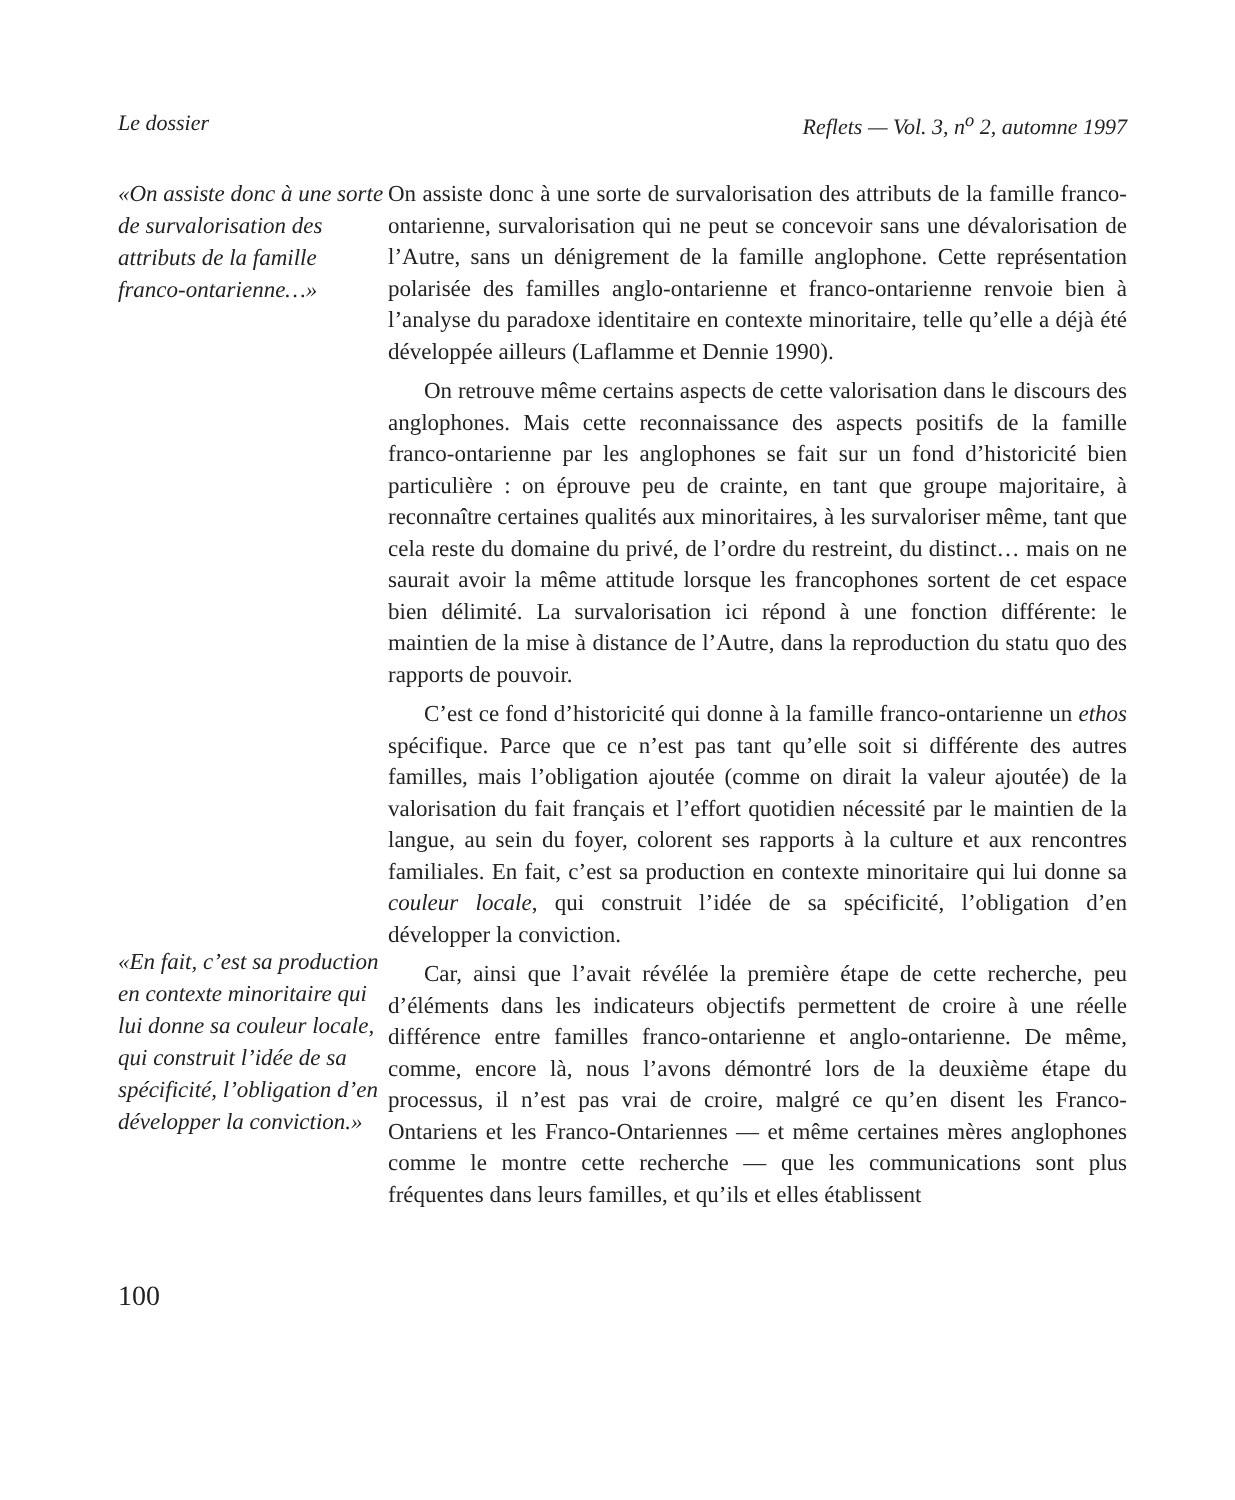Le dossier Reflets — Vol. 3, n<sup>o</sup> 2, automne 1997
«On assiste donc à une sorte de survalorisation des attributs de la famille franco-ontarienne…»
«En fait, c’est sa production en contexte minoritaire qui lui donne sa couleur locale, qui construit l’idée de sa spécificité, l’obligation d’en développer la conviction.»
On assiste donc à une sorte de survalorisation des attributs de la famille franco-ontarienne, survalorisation qui ne peut se concevoir sans une dévalorisation de l’Autre, sans un dénigrement de la famille anglophone. Cette représentation polarisée des familles anglo-ontarienne et franco-ontarienne renvoie bien à l’analyse du paradoxe identitaire en contexte minoritaire, telle qu’elle a déjà été développée ailleurs (Laflamme et Dennie 1990).
On retrouve même certains aspects de cette valorisation dans le discours des anglophones. Mais cette reconnaissance des aspects positifs de la famille franco-ontarienne par les anglophones se fait sur un fond d’historicité bien particulière : on éprouve peu de crainte, en tant que groupe majoritaire, à reconnaître certaines qualités aux minoritaires, à les survaloriser même, tant que cela reste du domaine du privé, de l’ordre du restreint, du distinct… mais on ne saurait avoir la même attitude lorsque les francophones sortent de cet espace bien délimité. La survalorisation ici répond à une fonction différente: le maintien de la mise à distance de l’Autre, dans la reproduction du statu quo des rapports de pouvoir.
C’est ce fond d’historicité qui donne à la famille franco-ontarienne un ethos spécifique. Parce que ce n’est pas tant qu’elle soit si différente des autres familles, mais l’obligation ajoutée (comme on dirait la valeur ajoutée) de la valorisation du fait français et l’effort quotidien nécessité par le maintien de la langue, au sein du foyer, colorent ses rapports à la culture et aux rencontres familiales. En fait, c’est sa production en contexte minoritaire qui lui donne sa couleur locale, qui construit l’idée de sa spécificité, l’obligation d’en développer la conviction.
Car, ainsi que l’avait révélée la première étape de cette recherche, peu d’éléments dans les indicateurs objectifs permettent de croire à une réelle différence entre familles franco-ontarienne et anglo-ontarienne. De même, comme, encore là, nous l’avons démontré lors de la deuxième étape du processus, il n’est pas vrai de croire, malgré ce qu’en disent les Franco-Ontariens et les Franco-Ontariennes — et même certaines mères anglophones comme le montre cette recherche — que les communications sont plus fréquentes dans leurs familles, et qu’ils et elles établissent
100